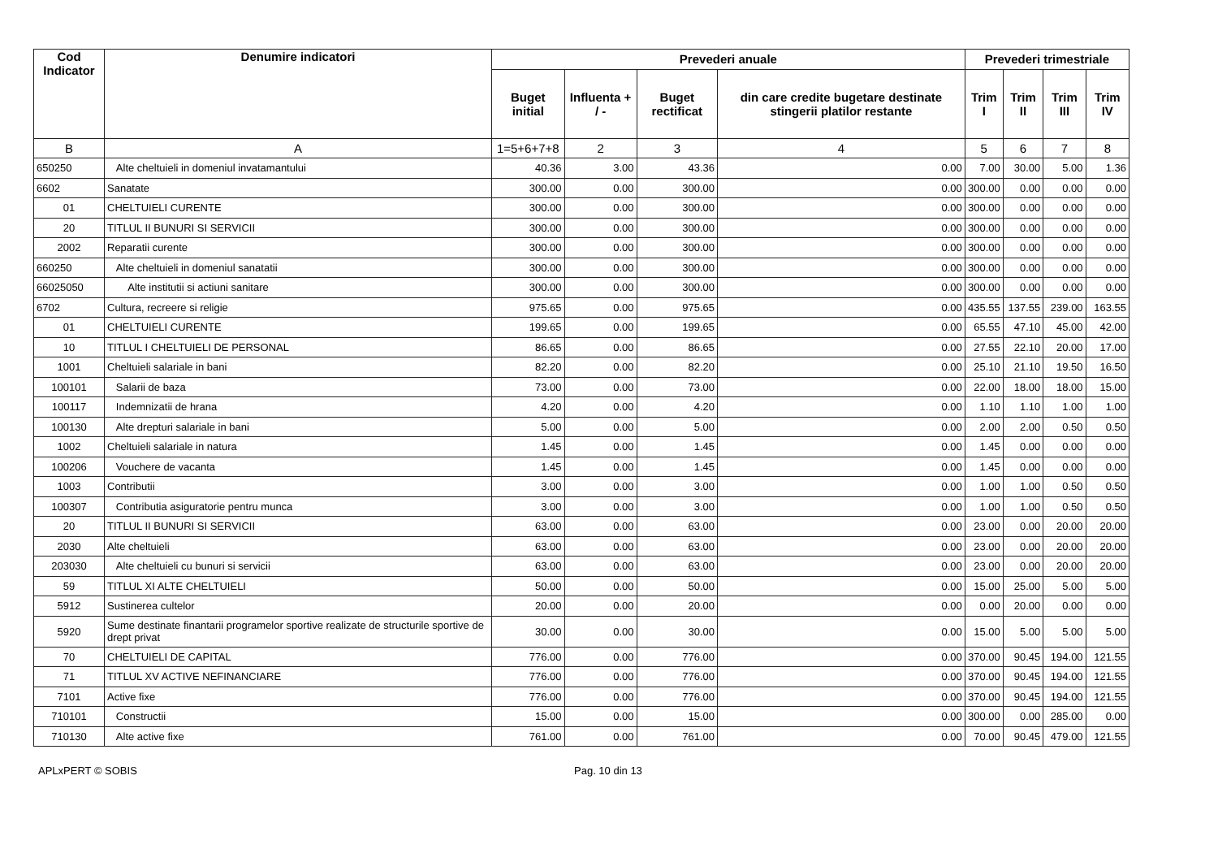| Cod Indicator | Denumire indicatori | Prevederi anuale | | | | Prevederi trimestriale | | | |
| --- | --- | --- | --- | --- | --- | --- | --- | --- | --- |
| | | Buget initial | Influenta + / - | Buget rectificat | din care credite bugetare destinate stingerii platilor restante | Trim I | Trim II | Trim III | Trim IV |
| B | A | 1=5+6+7+8 | 2 | 3 | 4 | 5 | 6 | 7 | 8 |
| 650250 | Alte cheltuieli in domeniul invatamantului | 40.36 | 3.00 | 43.36 | 0.00 | 7.00 | 30.00 | 5.00 | 1.36 |
| 6602 | Sanatate | 300.00 | 0.00 | 300.00 | 0.00 | 300.00 | 0.00 | 0.00 | 0.00 |
| 01 | CHELTUIELI CURENTE | 300.00 | 0.00 | 300.00 | 0.00 | 300.00 | 0.00 | 0.00 | 0.00 |
| 20 | TITLUL II BUNURI SI SERVICII | 300.00 | 0.00 | 300.00 | 0.00 | 300.00 | 0.00 | 0.00 | 0.00 |
| 2002 | Reparatii curente | 300.00 | 0.00 | 300.00 | 0.00 | 300.00 | 0.00 | 0.00 | 0.00 |
| 660250 | Alte cheltuieli in domeniul sanatatii | 300.00 | 0.00 | 300.00 | 0.00 | 300.00 | 0.00 | 0.00 | 0.00 |
| 66025050 | Alte institutii si actiuni sanitare | 300.00 | 0.00 | 300.00 | 0.00 | 300.00 | 0.00 | 0.00 | 0.00 |
| 6702 | Cultura, recreere si religie | 975.65 | 0.00 | 975.65 | 0.00 | 435.55 | 137.55 | 239.00 | 163.55 |
| 01 | CHELTUIELI CURENTE | 199.65 | 0.00 | 199.65 | 0.00 | 65.55 | 47.10 | 45.00 | 42.00 |
| 10 | TITLUL I CHELTUIELI DE PERSONAL | 86.65 | 0.00 | 86.65 | 0.00 | 27.55 | 22.10 | 20.00 | 17.00 |
| 1001 | Cheltuieli salariale in bani | 82.20 | 0.00 | 82.20 | 0.00 | 25.10 | 21.10 | 19.50 | 16.50 |
| 100101 | Salarii de baza | 73.00 | 0.00 | 73.00 | 0.00 | 22.00 | 18.00 | 18.00 | 15.00 |
| 100117 | Indemnizatii de hrana | 4.20 | 0.00 | 4.20 | 0.00 | 1.10 | 1.10 | 1.00 | 1.00 |
| 100130 | Alte drepturi salariale in bani | 5.00 | 0.00 | 5.00 | 0.00 | 2.00 | 2.00 | 0.50 | 0.50 |
| 1002 | Cheltuieli salariale in natura | 1.45 | 0.00 | 1.45 | 0.00 | 1.45 | 0.00 | 0.00 | 0.00 |
| 100206 | Vouchere de vacanta | 1.45 | 0.00 | 1.45 | 0.00 | 1.45 | 0.00 | 0.00 | 0.00 |
| 1003 | Contributii | 3.00 | 0.00 | 3.00 | 0.00 | 1.00 | 1.00 | 0.50 | 0.50 |
| 100307 | Contributia asiguratorie pentru munca | 3.00 | 0.00 | 3.00 | 0.00 | 1.00 | 1.00 | 0.50 | 0.50 |
| 20 | TITLUL II BUNURI SI SERVICII | 63.00 | 0.00 | 63.00 | 0.00 | 23.00 | 0.00 | 20.00 | 20.00 |
| 2030 | Alte cheltuieli | 63.00 | 0.00 | 63.00 | 0.00 | 23.00 | 0.00 | 20.00 | 20.00 |
| 203030 | Alte cheltuieli cu bunuri si servicii | 63.00 | 0.00 | 63.00 | 0.00 | 23.00 | 0.00 | 20.00 | 20.00 |
| 59 | TITLUL XI ALTE CHELTUIELI | 50.00 | 0.00 | 50.00 | 0.00 | 15.00 | 25.00 | 5.00 | 5.00 |
| 5912 | Sustinerea cultelor | 20.00 | 0.00 | 20.00 | 0.00 | 0.00 | 20.00 | 0.00 | 0.00 |
| 5920 | Sume destinate finantarii programelor sportive realizate de structurile sportive de drept privat | 30.00 | 0.00 | 30.00 | 0.00 | 15.00 | 5.00 | 5.00 | 5.00 |
| 70 | CHELTUIELI DE CAPITAL | 776.00 | 0.00 | 776.00 | 0.00 | 370.00 | 90.45 | 194.00 | 121.55 |
| 71 | TITLUL XV ACTIVE NEFINANCIARE | 776.00 | 0.00 | 776.00 | 0.00 | 370.00 | 90.45 | 194.00 | 121.55 |
| 7101 | Active fixe | 776.00 | 0.00 | 776.00 | 0.00 | 370.00 | 90.45 | 194.00 | 121.55 |
| 710101 | Constructii | 15.00 | 0.00 | 15.00 | 0.00 | 300.00 | 0.00 | 285.00 | 0.00 |
| 710130 | Alte active fixe | 761.00 | 0.00 | 761.00 | 0.00 | 70.00 | 90.45 | 479.00 | 121.55 |
APLxPERT © SOBIS Pag. 10 din 13